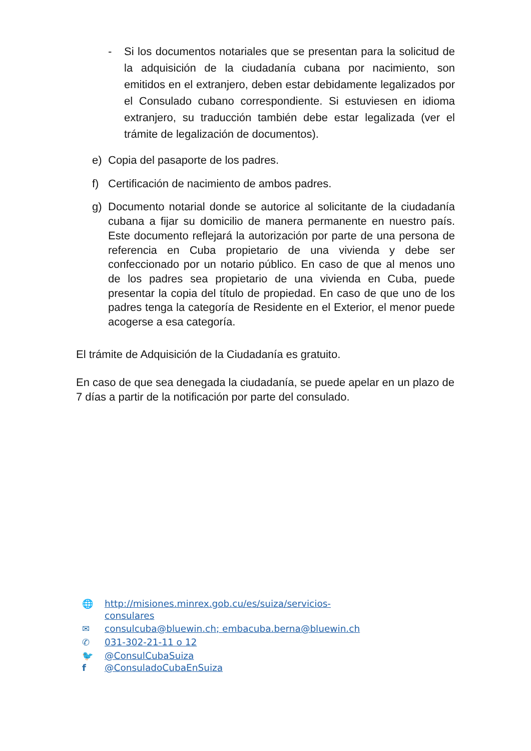- Si los documentos notariales que se presentan para la solicitud de la adquisición de la ciudadanía cubana por nacimiento, son emitidos en el extranjero, deben estar debidamente legalizados por el Consulado cubano correspondiente. Si estuviesen en idioma extranjero, su traducción también debe estar legalizada (ver el trámite de legalización de documentos).
e) Copia del pasaporte de los padres.
f) Certificación de nacimiento de ambos padres.
g) Documento notarial donde se autorice al solicitante de la ciudadanía cubana a fijar su domicilio de manera permanente en nuestro país. Este documento reflejará la autorización por parte de una persona de referencia en Cuba propietario de una vivienda y debe ser confeccionado por un notario público. En caso de que al menos uno de los padres sea propietario de una vivienda en Cuba, puede presentar la copia del título de propiedad. En caso de que uno de los padres tenga la categoría de Residente en el Exterior, el menor puede acogerse a esa categoría.
El trámite de Adquisición de la Ciudadanía es gratuito.
En caso de que sea denegada la ciudadanía, se puede apelar en un plazo de 7 días a partir de la notificación por parte del consulado.
🌐 http://misiones.minrex.gob.cu/es/suiza/servicios-
consulares
✉ consulcuba@bluewin.ch; embacuba.berna@bluewin.ch
✆ 031-302-21-11 o 12
🐦 @ConsulCubaSuiza
f @ConsuladoCubaEnSuiza